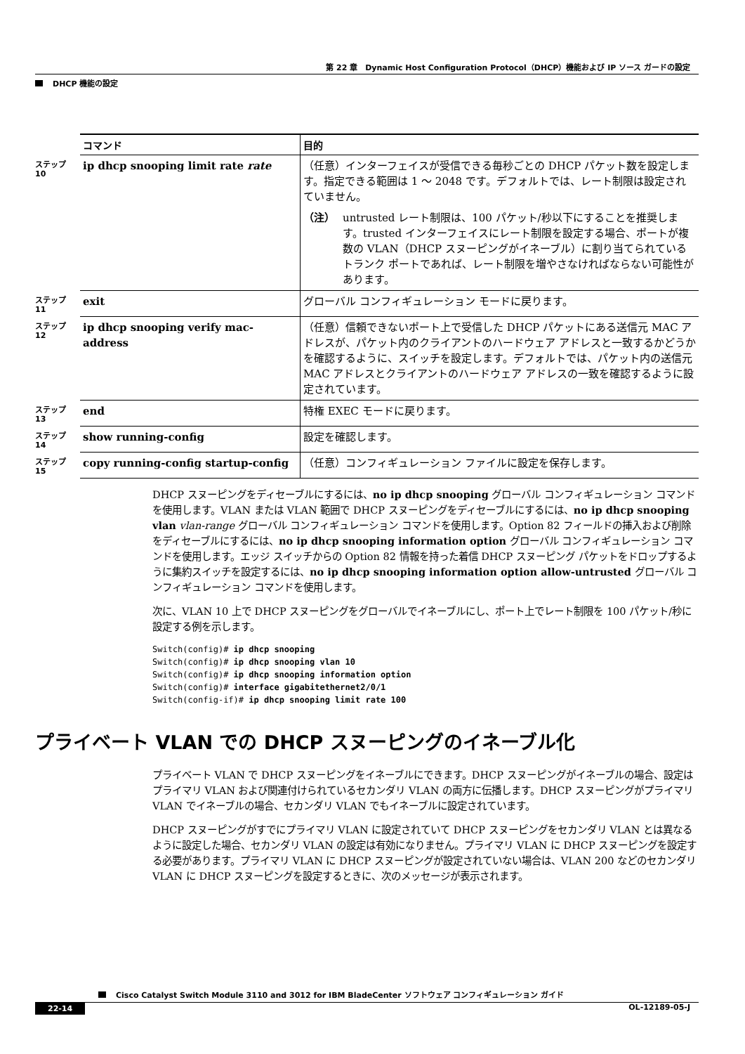第 22 章　Dynamic Host Configuration Protocol（DHCP）機能および IP ソース ガードの設定
DHCP 機能の設定
| | コマンド | 目的 |
| ステップ 10 | ip dhcp snooping limit rate rate | （任意）インターフェイスが受信できる毎秒ごとの DHCP パケット数を設定します。指定できる範囲は 1 ～ 2048 です。デフォルトでは、レート制限は設定されていません。 （注） untrusted レート制限は、100 パケット/秒以下にすることを推奨します。trusted インターフェイスにレート制限を設定する場合、ポートが複数の VLAN（DHCP スヌーピングがイネーブル）に割り当てられているトランク ポートであれば、レート制限を増やさなければならない可能性があります。 |
| ステップ 11 | exit | グローバル コンフィギュレーション モードに戻ります。 |
| ステップ 12 | ip dhcp snooping verify mac-address | （任意）信頼できないポート上で受信した DHCP パケットにある送信元 MAC アドレスが、パケット内のクライアントのハードウェア アドレスと一致するかどうかを確認するように、スイッチを設定します。デフォルトでは、パケット内の送信元 MAC アドレスとクライアントのハードウェア アドレスの一致を確認するように設定されています。 |
| ステップ 13 | end | 特権 EXEC モードに戻ります。 |
| ステップ 14 | show running-config | 設定を確認します。 |
| ステップ 15 | copy running-config startup-config | （任意）コンフィギュレーション ファイルに設定を保存します。 |
DHCP スヌーピングをディセーブルにするには、no ip dhcp snooping グローバル コンフィギュレーション コマンドを使用します。VLAN または VLAN 範囲で DHCP スヌーピングをディセーブルにするには、no ip dhcp snooping vlan vlan-range グローバル コンフィギュレーション コマンドを使用します。Option 82 フィールドの挿入および削除をディセーブルにするには、no ip dhcp snooping information option グローバル コンフィギュレーション コマンドを使用します。エッジ スイッチからの Option 82 情報を持った着信 DHCP スヌーピング パケットをドロップするように集約スイッチを設定するには、no ip dhcp snooping information option allow-untrusted グローバル コンフィギュレーション コマンドを使用します。
次に、VLAN 10 上で DHCP スヌーピングをグローバルでイネーブルにし、ポート上でレート制限を 100 パケット/秒に設定する例を示します。
Switch(config)# ip dhcp snooping
Switch(config)# ip dhcp snooping vlan 10
Switch(config)# ip dhcp snooping information option
Switch(config)# interface gigabitethernet2/0/1
Switch(config-if)# ip dhcp snooping limit rate 100
プライベート VLAN での DHCP スヌーピングのイネーブル化
プライベート VLAN で DHCP スヌーピングをイネーブルにできます。DHCP スヌーピングがイネーブルの場合、設定はプライマリ VLAN および関連付けられているセカンダリ VLAN の両方に伝播します。DHCP スヌーピングがプライマリ VLAN でイネーブルの場合、セカンダリ VLAN でもイネーブルに設定されています。
DHCP スヌーピングがすでにプライマリ VLAN に設定されていて DHCP スヌーピングをセカンダリ VLAN とは異なるように設定した場合、セカンダリ VLAN の設定は有効になりません。プライマリ VLAN に DHCP スヌーピングを設定する必要があります。プライマリ VLAN に DHCP スヌーピングが設定されていない場合は、VLAN 200 などのセカンダリ VLAN に DHCP スヌーピングを設定するときに、次のメッセージが表示されます。
Cisco Catalyst Switch Module 3110 and 3012 for IBM BladeCenter ソフトウェア コンフィギュレーション ガイド
22-14 OL-12189-05-J